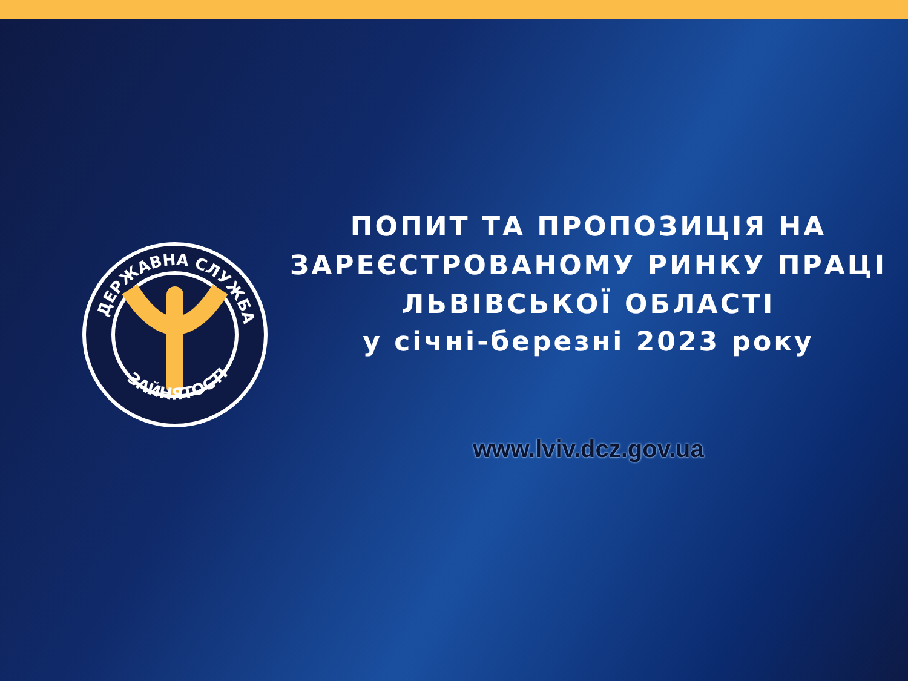ДЕРЖАВНА СЛУЖБА
ЗАЙНЯТОСТІ
ПОПИТ ТА ПРОПОЗИЦІЯ НА
ЗАРЕЄСТРОВАНОМУ РИНКУ ПРАЦІ
ЛЬВІВСЬКОЇ ОБЛАСТІ
у січні-березні 2023 року
www.lviv.dcz.gov.ua